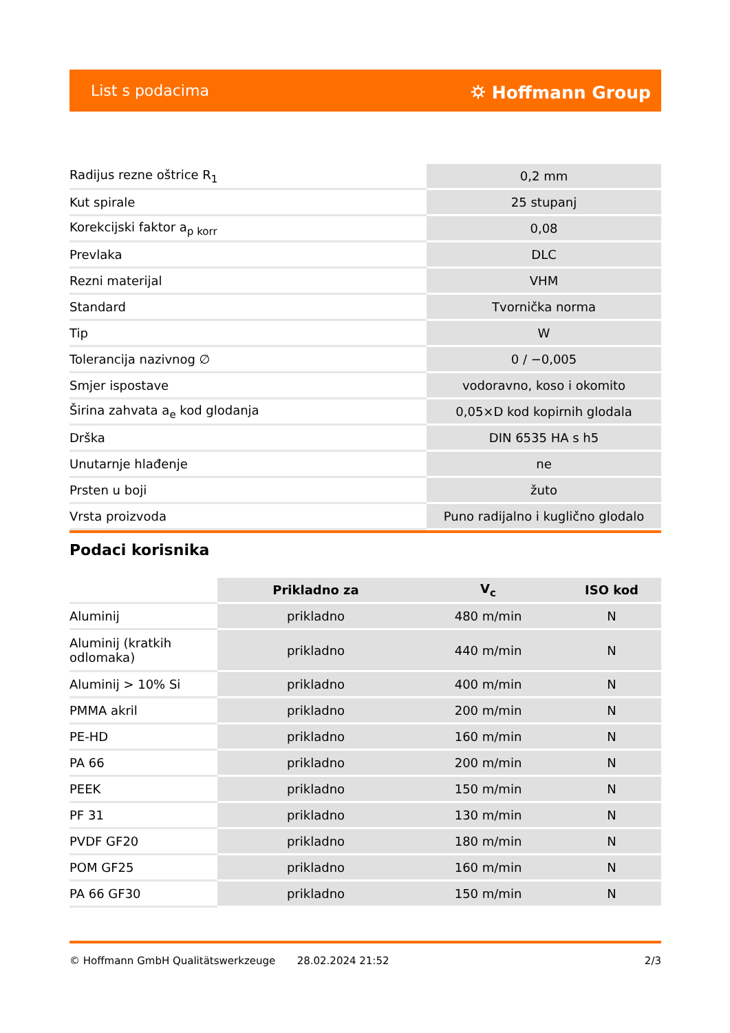List s podacima ⛭ Hoffmann Group
| Radijus rezne oštrice R<sub>1</sub> | 0,2 mm |
| Kut spirale | 25 stupanj |
| Korekcijski faktor a<sub>p korr</sub> | 0,08 |
| Prevlaka | DLC |
| Rezni materijal | VHM |
| Standard | Tvornička norma |
| Tip | W |
| Tolerancija nazivnog ∅ | 0 / −0,005 |
| Smjer ispostave | vodoravno, koso i okomito |
| Širina zahvata a<sub>e</sub> kod glodanja | 0,05×D kod kopirnih glodala |
| Drška | DIN 6535 HA s h5 |
| Unutarnje hlađenje | ne |
| Prsten u boji | žuto |
| Vrsta proizvoda | Puno radijalno i kuglično glodalo |
Podaci korisnika
| | Prikladno za | V<sub>c</sub> | ISO kod |
| --- | --- | --- | --- |
| Aluminij | prikladno | 480 m/min | N |
| Aluminij (kratkih odlomaka) | prikladno | 440 m/min | N |
| Aluminij > 10% Si | prikladno | 400 m/min | N |
| PMMA akril | prikladno | 200 m/min | N |
| PE-HD | prikladno | 160 m/min | N |
| PA 66 | prikladno | 200 m/min | N |
| PEEK | prikladno | 150 m/min | N |
| PF 31 | prikladno | 130 m/min | N |
| PVDF GF20 | prikladno | 180 m/min | N |
| POM GF25 | prikladno | 160 m/min | N |
| PA 66 GF30 | prikladno | 150 m/min | N |
© Hoffmann GmbH Qualitätswerkzeuge 28.02.2024 21:52 2/3